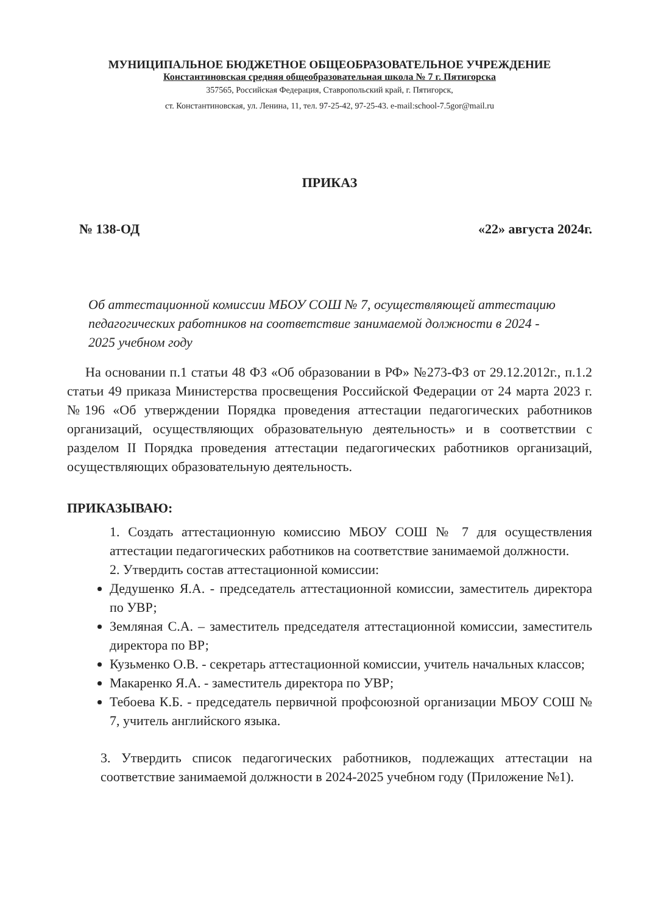МУНИЦИПАЛЬНОЕ БЮДЖЕТНОЕ ОБЩЕОБРАЗОВАТЕЛЬНОЕ УЧРЕЖДЕНИЕ
Константиновская средняя общеобразовательная школа № 7 г. Пятигорска
357565, Российская Федерация, Ставропольский край, г. Пятигорск,
ст. Константиновская, ул. Ленина, 11, тел. 97-25-42, 97-25-43. e-mail:school-7.5gor@mail.ru
ПРИКАЗ
№ 138-ОД «22» августа 2024г.
Об аттестационной комиссии МБОУ СОШ № 7, осуществляющей аттестацию педагогических работников на соответствие занимаемой должности в 2024 - 2025 учебном году
На основании п.1 статьи 48 ФЗ «Об образовании в РФ» №273-ФЗ от 29.12.2012г., п.1.2 статьи 49 приказа Министерства просвещения Российской Федерации от 24 марта 2023 г. №196 «Об утверждении Порядка проведения аттестации педагогических работников организаций, осуществляющих образовательную деятельность» и в соответствии с разделом II Порядка проведения аттестации педагогических работников организаций, осуществляющих образовательную деятельность.
ПРИКАЗЫВАЮ:
1. Создать аттестационную комиссию МБОУ СОШ № 7 для осуществления аттестации педагогических работников на соответствие занимаемой должности.
2. Утвердить состав аттестационной комиссии:
Дедушенко Я.А. - председатель аттестационной комиссии, заместитель директора по УВР;
Земляная С.А. – заместитель председателя аттестационной комиссии, заместитель директора по ВР;
Кузьменко О.В. - секретарь аттестационной комиссии, учитель начальных классов;
Макаренко Я.А. - заместитель директора по УВР;
Тебоева К.Б. - председатель первичной профсоюзной организации МБОУ СОШ № 7, учитель английского языка.
3. Утвердить список педагогических работников, подлежащих аттестации на соответствие занимаемой должности в 2024-2025 учебном году (Приложение №1).